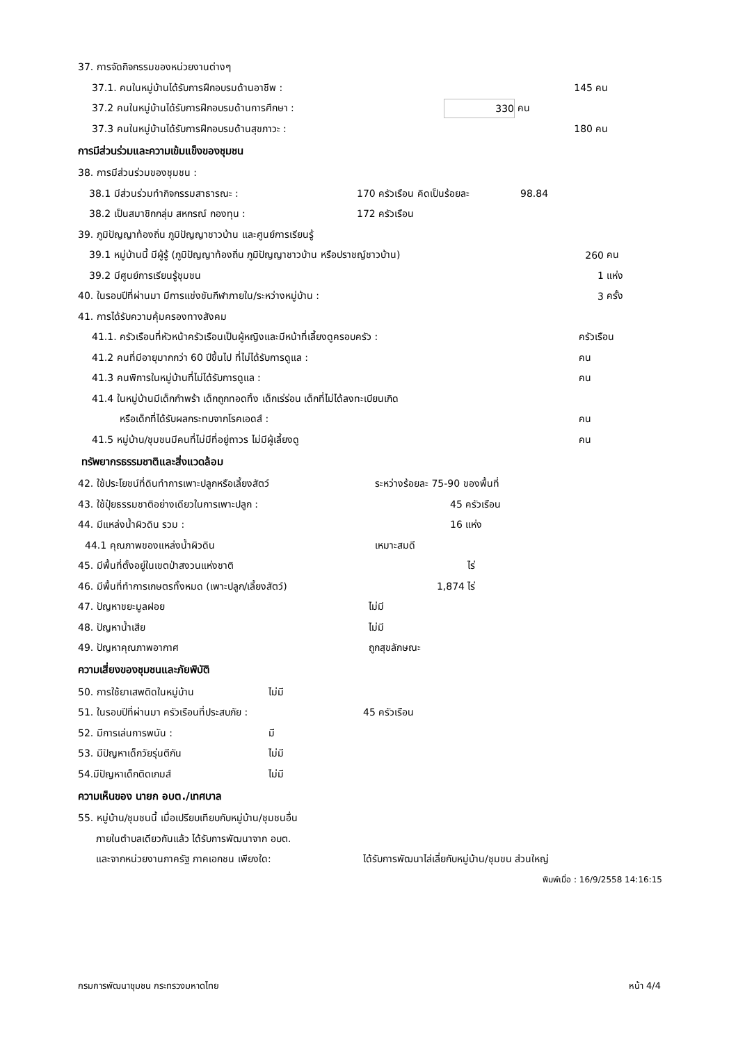37. การจัดกิจกรรมของหน่วยงานต่างๆ
37.1. คนในหมู่บ้านได้รับการฝึกอบรมด้านอาชีพ : 145 คน
37.2 คนในหมู่บ้านได้รับการฝึกอบรมด้านการศึกษา : 330 คน
37.3 คนในหมู่บ้านได้รับการฝึกอบรมด้านสุขภาวะ : 180 คน
การมีส่วนร่วมและความเข้มแข็งของชุมชน
38. การมีส่วนร่วมของชุมชน :
38.1 มีส่วนร่วมทำกิจกรรมสาธารณะ : 170 ครัวเรือน คิดเป็นร้อยละ 98.84
38.2 เป็นสมาชิกกลุ่ม สหกรณ์ กองทุน : 172 ครัวเรือน
39. ภูมิปัญญาท้องถิ่น ภูมิปัญญาชาวบ้าน และศูนย์การเรียนรู้
39.1 หมู่บ้านนี้ มีผู้รู้ (ภูมิปัญญาท้องถิ่น ภูมิปัญญาชาวบ้าน หรือปราชญ์ชาวบ้าน) 260 คน
39.2 มีศูนย์การเรียนรู้ชุมชน 1 แห่ง
40. ในรอบปีที่ผ่านมา มีการแข่งขันกีฬาภายใน/ระหว่างหมู่บ้าน : 3 ครั้ง
41. การได้รับความคุ้มครองทางสังคม
41.1. ครัวเรือนที่หัวหน้าครัวเรือนเป็นผู้หญิงและมีหน้าที่เลี้ยงดูครอบครัว : ครัวเรือน
41.2 คนที่มีอายุมากกว่า 60 ปีขึ้นไป ที่ไม่ได้รับการดูแล : คน
41.3 คนพิการในหมู่บ้านที่ไม่ได้รับการดูแล : คน
41.4 ในหมู่บ้านมีเด็กกำพร้า เด็กถูกทอดทิ้ง เด็กเร่ร่อน เด็กที่ไม่ได้ลงทะเบียนเกิด
หรือเด็กที่ได้รับผลกระทบจากโรคเอดส์ : คน
41.5 หมู่บ้าน/ชุมชนมีคนที่ไม่มีที่อยู่ถาวร ไม่มีผู้เลี้ยงดู คน
ทรัพยากรธรรมชาติและสิ่งแวดล้อม
42. ใช้ประโยชน์ที่ดินทำการเพาะปลูกหรือเลี้ยงสัตว์ ระหว่างร้อยละ 75-90 ของพื้นที่
43. ใช้ปุ๋ยธรรมชาติอย่างเดียวในการเพาะปลูก : 45 ครัวเรือน
44. มีแหล่งน้ำผิวดิน รวม : 16 แห่ง
44.1 คุณภาพของแหล่งน้ำผิวดิน เหมาะสมดี
45. มีพื้นที่ตั้งอยู่ในเขตป่าสงวนแห่งชาติ ไร่
46. มีพื้นที่ทำการเกษตรทั้งหมด (เพาะปลูก/เลี้ยงสัตว์) 1,874 ไร่
47. ปัญหาขยะมูลฝอย ไม่มี
48. ปัญหาน้ำเสีย ไม่มี
49. ปัญหาคุณภาพอากาศ ถูกสุขลักษณะ
ความเสี่ยงของชุมชนและภัยพิบัติ
50. การใช้ยาเสพติดในหมู่บ้าน ไม่มี
51. ในรอบปีที่ผ่านมา ครัวเรือนที่ประสบภัย : 45 ครัวเรือน
52. มีการเล่นการพนัน : มี
53. มีปัญหาเด็กวัยรุ่นตีกัน ไม่มี
54.มีปัญหาเด็กติดเกมส์ ไม่มี
ความเห็นของ นายก อบต./เทศบาล
55. หมู่บ้าน/ชุมชนนี้ เมื่อเปรียบเทียบกับหมู่บ้าน/ชุมชนอื่น
ภายในตำบลเดียวกันแล้ว ได้รับการพัฒนาจาก อบต.
และจากหน่วยงานภาครัฐ ภาคเอกชน เพียงใด: ได้รับการพัฒนาไล่เลี่ยกับหมู่บ้าน/ชุมขน ส่วนใหญ่
พิมพ์เมื่อ : 16/9/2558 14:16:15
กรมการพัฒนาชุมชน กระทรวงมหาดไทย หน้า 4/4